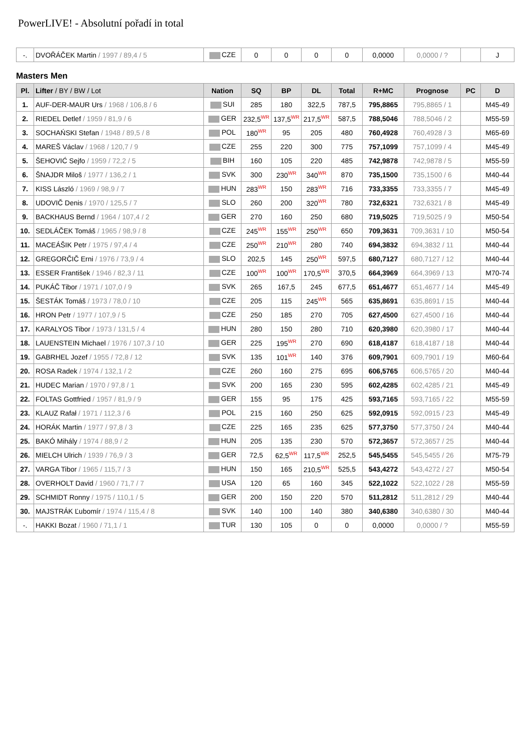PowerLIVE! - Absolutní pořadí in total
| -. | DVOŘÁČEK Martin / 1997 / 89,4 / 5 | CZE | 0 | 0 | 0 | 0 | 0,0000 | 0,0000 / ? | | J |
Masters Men
| Pl. | Lifter / BY / BW / Lot | Nation | SQ | BP | DL | Total | R+MC | Prognose | PC | D |
| --- | --- | --- | --- | --- | --- | --- | --- | --- | --- | --- |
| 1. | AUF-DER-MAUR Urs / 1968 / 106,8 / 6 | SUI | 285 | 180 | 322,5 | 787,5 | 795,8865 | 795,8865 / 1 | | M45-49 |
| 2. | RIEDEL Detlef / 1959 / 81,9 / 6 | GER | 232,5<sup>WR</sup> | 137,5<sup>WR</sup> | 217,5<sup>WR</sup> | 587,5 | 788,5046 | 788,5046 / 2 | | M55-59 |
| 3. | SOCHAŃSKI Stefan / 1948 / 89,5 / 8 | POL | 180<sup>WR</sup> | 95 | 205 | 480 | 760,4928 | 760,4928 / 3 | | M65-69 |
| 4. | MAREŠ Václav / 1968 / 120,7 / 9 | CZE | 255 | 220 | 300 | 775 | 757,1099 | 757,1099 / 4 | | M45-49 |
| 5. | ŠEHOVIĆ Sejfo / 1959 / 72,2 / 5 | BIH | 160 | 105 | 220 | 485 | 742,9878 | 742,9878 / 5 | | M55-59 |
| 6. | ŠNAJDR Miloš / 1977 / 136,2 / 1 | SVK | 300 | 230<sup>WR</sup> | 340<sup>WR</sup> | 870 | 735,1500 | 735,1500 / 6 | | M40-44 |
| 7. | KISS László / 1969 / 98,9 / 7 | HUN | 283<sup>WR</sup> | 150 | 283<sup>WR</sup> | 716 | 733,3355 | 733,3355 / 7 | | M45-49 |
| 8. | UDOVIČ Denis / 1970 / 125,5 / 7 | SLO | 260 | 200 | 320<sup>WR</sup> | 780 | 732,6321 | 732,6321 / 8 | | M45-49 |
| 9. | BACKHAUS Bernd / 1964 / 107,4 / 2 | GER | 270 | 160 | 250 | 680 | 719,5025 | 719,5025 / 9 | | M50-54 |
| 10. | SEDLÁČEK Tomáš / 1965 / 98,9 / 8 | CZE | 245<sup>WR</sup> | 155<sup>WR</sup> | 250<sup>WR</sup> | 650 | 709,3631 | 709,3631 / 10 | | M50-54 |
| 11. | MACEÁŠIK Petr / 1975 / 97,4 / 4 | CZE | 250<sup>WR</sup> | 210<sup>WR</sup> | 280 | 740 | 694,3832 | 694,3832 / 11 | | M40-44 |
| 12. | GREGORČIČ Erni / 1976 / 73,9 / 4 | SLO | 202,5 | 145 | 250<sup>WR</sup> | 597,5 | 680,7127 | 680,7127 / 12 | | M40-44 |
| 13. | ESSER František / 1946 / 82,3 / 11 | CZE | 100<sup>WR</sup> | 100<sup>WR</sup> | 170,5<sup>WR</sup> | 370,5 | 664,3969 | 664,3969 / 13 | | M70-74 |
| 14. | PUKÁČ Tibor / 1971 / 107,0 / 9 | SVK | 265 | 167,5 | 245 | 677,5 | 651,4677 | 651,4677 / 14 | | M45-49 |
| 15. | ŠESTÁK Tomáš / 1973 / 78,0 / 10 | CZE | 205 | 115 | 245<sup>WR</sup> | 565 | 635,8691 | 635,8691 / 15 | | M40-44 |
| 16. | HRON Petr / 1977 / 107,9 / 5 | CZE | 250 | 185 | 270 | 705 | 627,4500 | 627,4500 / 16 | | M40-44 |
| 17. | KARALYOS Tibor / 1973 / 131,5 / 4 | HUN | 280 | 150 | 280 | 710 | 620,3980 | 620,3980 / 17 | | M40-44 |
| 18. | LAUENSTEIN Michael / 1976 / 107,3 / 10 | GER | 225 | 195<sup>WR</sup> | 270 | 690 | 618,4187 | 618,4187 / 18 | | M40-44 |
| 19. | GABRHEL Jozef / 1955 / 72,8 / 12 | SVK | 135 | 101<sup>WR</sup> | 140 | 376 | 609,7901 | 609,7901 / 19 | | M60-64 |
| 20. | ROSA Radek / 1974 / 132,1 / 2 | CZE | 260 | 160 | 275 | 695 | 606,5765 | 606,5765 / 20 | | M40-44 |
| 21. | HUDEC Marian / 1970 / 97,8 / 1 | SVK | 200 | 165 | 230 | 595 | 602,4285 | 602,4285 / 21 | | M45-49 |
| 22. | FOLTAS Gottfried / 1957 / 81,9 / 9 | GER | 155 | 95 | 175 | 425 | 593,7165 | 593,7165 / 22 | | M55-59 |
| 23. | KLAUZ Rafał / 1971 / 112,3 / 6 | POL | 215 | 160 | 250 | 625 | 592,0915 | 592,0915 / 23 | | M45-49 |
| 24. | HORÁK Martin / 1977 / 97,8 / 3 | CZE | 225 | 165 | 235 | 625 | 577,3750 | 577,3750 / 24 | | M40-44 |
| 25. | BAKÓ Mihály / 1974 / 88,9 / 2 | HUN | 205 | 135 | 230 | 570 | 572,3657 | 572,3657 / 25 | | M40-44 |
| 26. | MIELCH Ulrich / 1939 / 76,9 / 3 | GER | 72,5 | 62,5<sup>WR</sup> | 117,5<sup>WR</sup> | 252,5 | 545,5455 | 545,5455 / 26 | | M75-79 |
| 27. | VARGA Tibor / 1965 / 115,7 / 3 | HUN | 150 | 165 | 210,5<sup>WR</sup> | 525,5 | 543,4272 | 543,4272 / 27 | | M50-54 |
| 28. | OVERHOLT David / 1960 / 71,7 / 7 | USA | 120 | 65 | 160 | 345 | 522,1022 | 522,1022 / 28 | | M55-59 |
| 29. | SCHMIDT Ronny / 1975 / 110,1 / 5 | GER | 200 | 150 | 220 | 570 | 511,2812 | 511,2812 / 29 | | M40-44 |
| 30. | MAJSTRÁK Ľubomír / 1974 / 115,4 / 8 | SVK | 140 | 100 | 140 | 380 | 340,6380 | 340,6380 / 30 | | M40-44 |
| -. | HAKKI Bozat / 1960 / 71,1 / 1 | TUR | 130 | 105 | 0 | 0 | 0,0000 | 0,0000 / ? | | M55-59 |